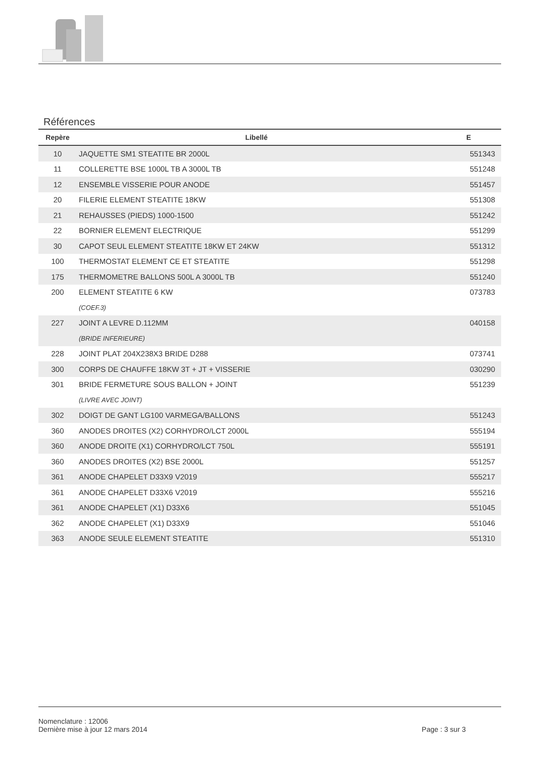Références
| Repère | Libellé | E |
| --- | --- | --- |
| 10 | JAQUETTE SM1 STEATITE BR 2000L | 551343 |
| 11 | COLLERETTE BSE 1000L TB A 3000L TB | 551248 |
| 12 | ENSEMBLE VISSERIE POUR ANODE | 551457 |
| 20 | FILERIE ELEMENT STEATITE 18KW | 551308 |
| 21 | REHAUSSES (PIEDS) 1000-1500 | 551242 |
| 22 | BORNIER ELEMENT ELECTRIQUE | 551299 |
| 30 | CAPOT SEUL ELEMENT STEATITE 18KW ET 24KW | 551312 |
| 100 | THERMOSTAT ELEMENT CE ET STEATITE | 551298 |
| 175 | THERMOMETRE BALLONS 500L A 3000L TB | 551240 |
| 200 | ELEMENT STEATITE 6 KW | 073783 |
| | (COEF.3) | |
| 227 | JOINT A LEVRE D.112MM | 040158 |
| | (BRIDE INFERIEURE) | |
| 228 | JOINT PLAT 204X238X3 BRIDE D288 | 073741 |
| 300 | CORPS DE CHAUFFE 18KW 3T + JT + VISSERIE | 030290 |
| 301 | BRIDE FERMETURE SOUS BALLON + JOINT | 551239 |
| | (LIVRE AVEC JOINT) | |
| 302 | DOIGT DE GANT LG100 VARMEGA/BALLONS | 551243 |
| 360 | ANODES DROITES (X2) CORHYDRO/LCT 2000L | 555194 |
| 360 | ANODE DROITE (X1) CORHYDRO/LCT 750L | 555191 |
| 360 | ANODES DROITES (X2) BSE 2000L | 551257 |
| 361 | ANODE CHAPELET D33X9 V2019 | 555217 |
| 361 | ANODE CHAPELET D33X6 V2019 | 555216 |
| 361 | ANODE CHAPELET (X1) D33X6 | 551045 |
| 362 | ANODE CHAPELET (X1) D33X9 | 551046 |
| 363 | ANODE SEULE ELEMENT STEATITE | 551310 |
Nomenclature : 12006
Dernière mise à jour 12 mars 2014
Page : 3 sur 3